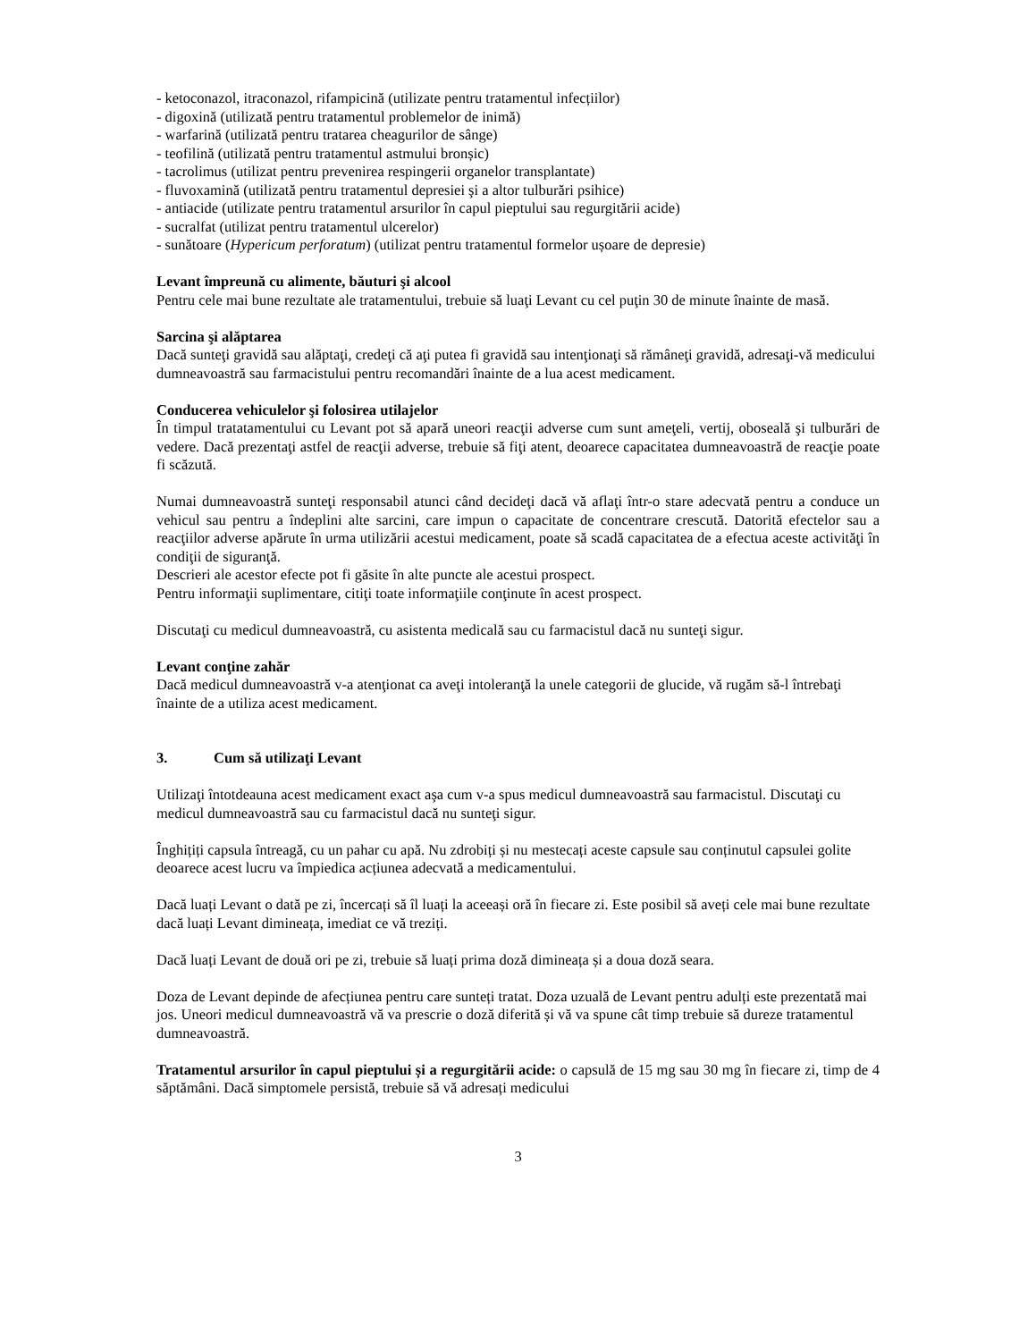- ketoconazol, itraconazol, rifampicină (utilizate pentru tratamentul infecțiilor)
- digoxină (utilizată pentru tratamentul problemelor de inimă)
- warfarină (utilizată pentru tratarea cheagurilor de sânge)
- teofilină (utilizată pentru tratamentul astmului bronșic)
- tacrolimus (utilizat pentru prevenirea respingerii organelor transplantate)
- fluvoxamină (utilizată pentru tratamentul depresiei şi a altor tulburări psihice)
- antiacide (utilizate pentru tratamentul arsurilor în capul pieptului sau regurgitării acide)
- sucralfat (utilizat pentru tratamentul ulcerelor)
- sunătoare (Hypericum perforatum) (utilizat pentru tratamentul formelor ușoare de depresie)
Levant împreună cu alimente, băuturi şi alcool
Pentru cele mai bune rezultate ale tratamentului, trebuie să luaţi Levant cu cel puţin 30 de minute înainte de masă.
Sarcina şi alăptarea
Dacă sunteţi gravidă sau alăptaţi, credeţi că aţi putea fi gravidă sau intenţionaţi să rămâneţi gravidă, adresaţi-vă medicului dumneavoastră sau farmacistului pentru recomandări înainte de a lua acest medicament.
Conducerea vehiculelor şi folosirea utilajelor
În timpul tratatamentului cu Levant pot să apară uneori reacţii adverse cum sunt ameţeli, vertij, oboseală şi tulburări de vedere. Dacă prezentaţi astfel de reacţii adverse, trebuie să fiţi atent, deoarece capacitatea dumneavoastră de reacţie poate fi scăzută.
Numai dumneavoastră sunteţi responsabil atunci când decideţi dacă vă aflaţi într-o stare adecvată pentru a conduce un vehicul sau pentru a îndeplini alte sarcini, care impun o capacitate de concentrare crescută. Datorită efectelor sau a reacţiilor adverse apărute în urma utilizării acestui medicament, poate să scadă capacitatea de a efectua aceste activităţi în condiţii de siguranţă.
Descrieri ale acestor efecte pot fi găsite în alte puncte ale acestui prospect.
Pentru informaţii suplimentare, citiţi toate informaţiile conţinute în acest prospect.
Discutaţi cu medicul dumneavoastră, cu asistenta medicală sau cu farmacistul dacă nu sunteţi sigur.
Levant conţine zahăr
Dacă medicul dumneavoastră v-a atenţionat ca aveţi intoleranţă la unele categorii de glucide, vă rugăm să-l întrebaţi înainte de a utiliza acest medicament.
3. Cum să utilizaţi Levant
Utilizaţi întotdeauna acest medicament exact aşa cum v-a spus medicul dumneavoastră sau farmacistul. Discutaţi cu medicul dumneavoastră sau cu farmacistul dacă nu sunteţi sigur.
Înghițiți capsula întreagă, cu un pahar cu apă. Nu zdrobiți și nu mestecați aceste capsule sau conținutul capsulei golite deoarece acest lucru va împiedica acțiunea adecvată a medicamentului.
Dacă luați Levant o dată pe zi, încercați să îl luați la aceeași oră în fiecare zi. Este posibil să aveți cele mai bune rezultate dacă luați Levant dimineața, imediat ce vă treziți.
Dacă luați Levant de două ori pe zi, trebuie să luați prima doză dimineața și a doua doză seara.
Doza de Levant depinde de afecțiunea pentru care sunteți tratat. Doza uzuală de Levant pentru adulți este prezentată mai jos. Uneori medicul dumneavoastră vă va prescrie o doză diferită și vă va spune cât timp trebuie să dureze tratamentul dumneavoastră.
Tratamentul arsurilor în capul pieptului și a regurgitării acide: o capsulă de 15 mg sau 30 mg în fiecare zi, timp de 4 săptămâni. Dacă simptomele persistă, trebuie să vă adresați medicului
3